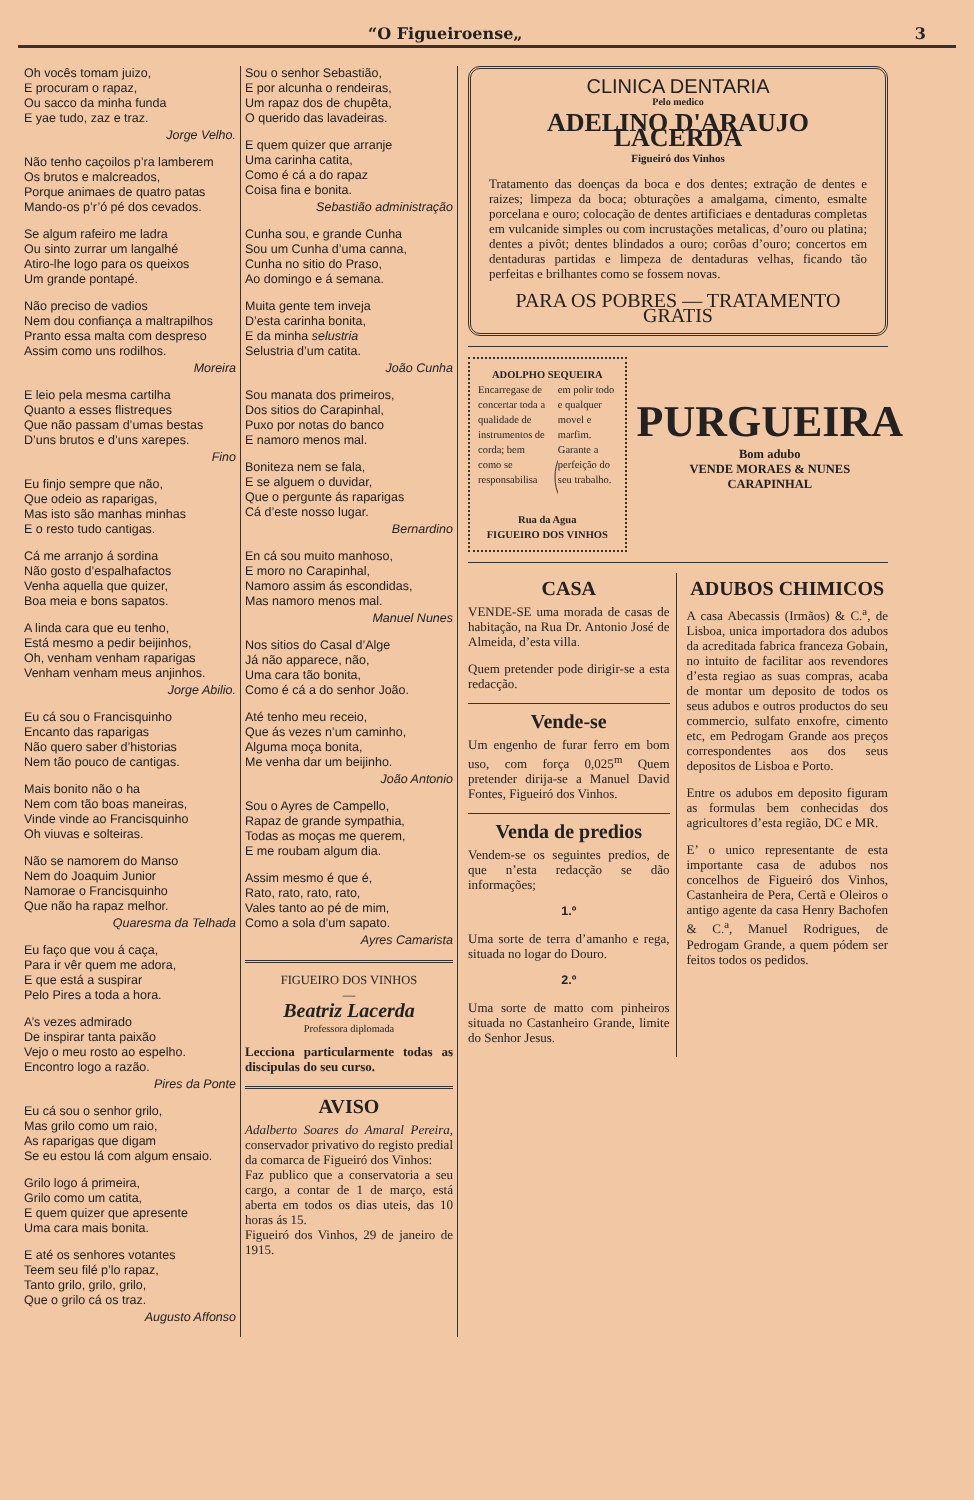“O Figueiroense„ 3
Oh vocês tomam juizo,
E procuram o rapaz,
Ou sacco da minha funda
E yae tudo, zaz e traz.
Jorge Velho.
Não tenho caçoilos p’ra lamberem
Os brutos e malcreados,
Porque animaes de quatro patas
Mando-os p’r’ó pé dos cevados.
Se algum rafeiro me ladra
Ou sinto zurrar um langalhé
Atiro-lhe logo para os queixos
Um grande pontapé.
Não preciso de vadios
Nem dou confiança a maltrapilhos
Pranto essa malta com despreso
Assim como uns rodilhos.
Moreira
E leio pela mesma cartilha
Quanto a esses flistreques
Que não passam d’umas bestas
D’uns brutos e d’uns xarepes.
Fino
Eu finjo sempre que não,
Que odeio as raparigas,
Mas isto são manhas minhas
E o resto tudo cantigas.
Cá me arranjo á sordina
Não gosto d’espalhafactos
Venha aquella que quizer,
Boa meia e bons sapatos.
A linda cara que eu tenho,
Está mesmo a pedir beijinhos,
Oh, venham venham raparigas
Venham venham meus anjinhos.
Jorge Abilio.
Eu cá sou o Francisquinho
Encanto das raparigas
Não quero saber d’historias
Nem tão pouco de cantigas.
Mais bonito não o ha
Nem com tão boas maneiras,
Vinde vinde ao Francisquinho
Oh viuvas e solteiras.
Não se namorem do Manso
Nem do Joaquim Junior
Namorae o Francisquinho
Que não ha rapaz melhor.
Quaresma da Telhada
Eu faço que vou á caça,
Para ir vêr quem me adora,
E que está a suspirar
Pelo Pires a toda a hora.
A’s vezes admirado
De inspirar tanta paixão
Vejo o meu rosto ao espelho.
Encontro logo a razão.
Pires da Ponte
Eu cá sou o senhor grilo,
Mas grilo como um raio,
As raparigas que digam
Se eu estou lá com algum ensaio.
Grilo logo á primeira,
Grilo como um catita,
E quem quizer que apresente
Uma cara mais bonita.
E até os senhores votantes
Teem seu filé p’lo rapaz,
Tanto grilo, grilo, grilo,
Que o grilo cá os traz.
Augusto Affonso
Sou o senhor Sebastião,
E por alcunha o rendeiras,
Um rapaz dos de chupêta,
O querido das lavadeiras.
E quem quizer que arranje
Uma carinha catita,
Como é cá a do rapaz
Coisa fina e bonita.
Sebastião administração
Cunha sou, e grande Cunha
Sou um Cunha d’uma canna,
Cunha no sitio do Praso,
Ao domingo e á semana.
Muita gente tem inveja
D’esta carinha bonita,
E da minha selustria
Selustria d’um catita.
João Cunha
Sou manata dos primeiros,
Dos sitios do Carapinhal,
Puxo por notas do banco
E namoro menos mal.
Boniteza nem se fala,
E se alguem o duvidar,
Que o pergunte ás raparigas
Cá d’este nosso lugar.
Bernardino
En cá sou muito manhoso,
E moro no Carapinhal,
Namoro assim ás escondidas,
Mas namoro menos mal.
Manuel Nunes
Nos sitios do Casal d’Alge
Já não apparece, não,
Uma cara tão bonita,
Como é cá a do senhor João.
Até tenho meu receio,
Que ás vezes n’um caminho,
Alguma moça bonita,
Me venha dar um beijinho.
João Antonio
Sou o Ayres de Campello,
Rapaz de grande sympathia,
Todas as moças me querem,
E me roubam algum dia.
Assim mesmo é que é,
Rato, rato, rato, rato,
Vales tanto ao pé de mim,
Como a sola d’um sapato.
Ayres Camarista
FIGUEIRO DOS VINHOS
—
Beatriz Lacerda
Professora diplomada
Lecciona particularmente todas as discipulas do seu curso.
AVISO
Adalberto Soares do Amaral Pereira, conservador privativo do registo predial da comarca de Figueiró dos Vinhos:
Faz publico que a conservatoria a seu cargo, a contar de 1 de março, está aberta em todos os dias uteis, das 10 horas ás 15.
Figueiró dos Vinhos, 29 de janeiro de 1915.
CLINICA DENTARIA
Pelo medico
ADELINO D'ARAUJO LACERDA
Figueiró dos Vinhos
Tratamento das doenças da boca e dos dentes; extração de dentes e raizes; limpeza da boca; obturações a amalgama, cimento, esmalte porcelana e ouro; colocação de dentes artificiaes e dentaduras completas em vulcanide simples ou com incrustações metalicas, d’ouro ou platina; dentes a pivôt; dentes blindados a ouro; corôas d’ouro; concertos em dentaduras partidas e limpeza de dentaduras velhas, ficando tão perfeitas e brilhantes como se fossem novas.
PARA OS POBRES — TRATAMENTO GRATIS
ADOLPHO SEQUEIRA
Encarregase de concertar toda a qualidade de instrumentos de corda; bem como se responsabilisa
em polir todo e qualquer movel e marfim. Garante a perfeição do seu trabalho.
Rua da Agua
FIGUEIRO DOS VINHOS
PURGUEIRA
Bom adubo
VENDE MORAES & NUNES
CARAPINHAL
CASA
VENDE-SE uma morada de casas de habitação, na Rua Dr. Antonio José de Almeida, d’esta villa.
Quem pretender pode dirigir-se a esta redacção.
Vende-se
Um engenho de furar ferro em bom uso, com força 0,025<sup>m</sup> Quem pretender dirija-se a Manuel David Fontes, Figueiró dos Vinhos.
Venda de predios
Vendem-se os seguintes predios, de que n’esta redacção se dão informações;
1.º
Uma sorte de terra d’amanho e rega, situada no logar do Douro.
2.º
Uma sorte de matto com pinheiros situada no Castanheiro Grande, limite do Senhor Jesus.
ADUBOS CHIMICOS
A casa Abecassis (Irmãos) & C.<sup>a</sup>, de Lisboa, unica importadora dos adubos da acreditada fabrica franceza Gobain, no intuito de facilitar aos revendores d’esta regiao as suas compras, acaba de montar um deposito de todos os seus adubos e outros productos do seu commercio, sulfato enxofre, cimento etc, em Pedrogam Grande aos preços correspondentes aos dos seus depositos de Lisboa e Porto.
Entre os adubos em deposito figuram as formulas bem conhecidas dos agricultores d’esta região, DC e MR.
E’ o unico representante de esta importante casa de adubos nos concelhos de Figueiró dos Vinhos, Castanheira de Pera, Certã e Oleiros o antigo agente da casa Henry Bachofen & C.<sup>a</sup>, Manuel Rodrigues, de Pedrogam Grande, a quem pódem ser feitos todos os pedidos.